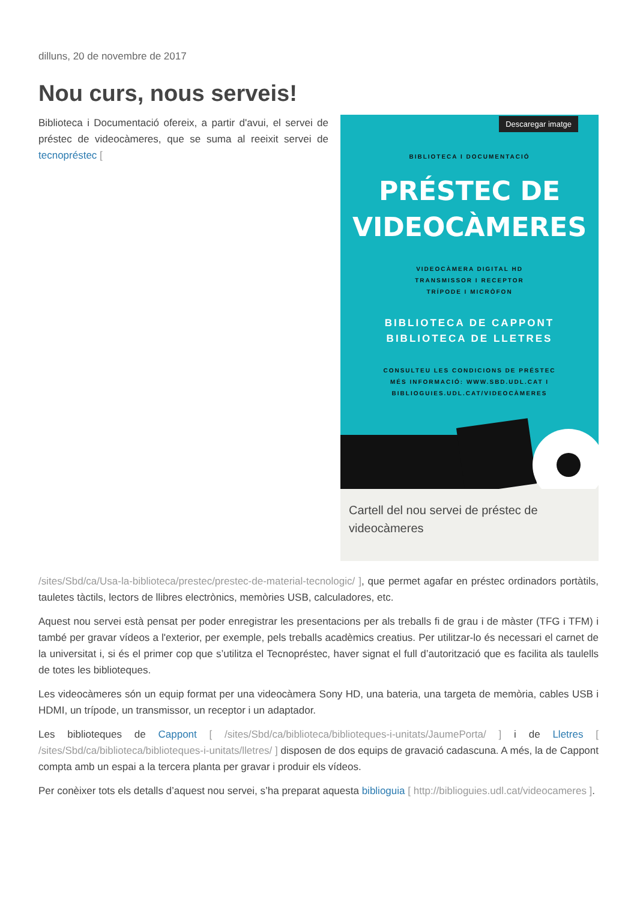dilluns, 20 de novembre de 2017
Nou curs, nous serveis!
Biblioteca i Documentació ofereix, a partir d'avui, el servei de préstec de videocàmeres, que se suma al reeixit servei de tecnopréstec [
Descaregar imatge
BIBLIOTECA I DOCUMENTACIÓ
PRÉSTEC DE
VIDEOCÀMERES
VIDEOCÀMERA DIGITAL HD
TRANSMISSOR I RECEPTOR
TRÍPODE I MICRÒFON
BIBLIOTECA DE CAPPONT
BIBLIOTECA DE LLETRES
CONSULTEU LES CONDICIONS DE PRÉSTEC
MÉS INFORMACIÓ: WWW.SBD.UDL.CAT I
BIBLIOGUIES.UDL.CAT/VIDEOCÀMERES
Cartell del nou servei de préstec de videocàmeres
/sites/Sbd/ca/Usa-la-biblioteca/prestec/prestec-de-material-tecnologic/ ], que permet agafar en préstec ordinadors portàtils, tauletes tàctils, lectors de llibres electrònics, memòries USB, calculadores, etc.
Aquest nou servei està pensat per poder enregistrar les presentacions per als treballs fi de grau i de màster (TFG i TFM) i també per gravar vídeos a l'exterior, per exemple, pels treballs acadèmics creatius. Per utilitzar-lo és necessari el carnet de la universitat i, si és el primer cop que s’utilitza el Tecnopréstec, haver signat el full d’autorització que es facilita als taulells de totes les biblioteques.
Les videocàmeres són un equip format per una videocàmera Sony HD, una bateria, una targeta de memòria, cables USB i HDMI, un trípode, un transmissor, un receptor i un adaptador.
Les biblioteques de Cappont [ /sites/Sbd/ca/biblioteca/biblioteques-i-unitats/JaumePorta/ ] i de Lletres [ /sites/Sbd/ca/biblioteca/biblioteques-i-unitats/lletres/ ] disposen de dos equips de gravació cadascuna. A més, la de Cappont compta amb un espai a la tercera planta per gravar i produir els vídeos.
Per conèixer tots els detalls d’aquest nou servei, s’ha preparat aquesta biblioguia [ http://biblioguies.udl.cat/videocameres ].